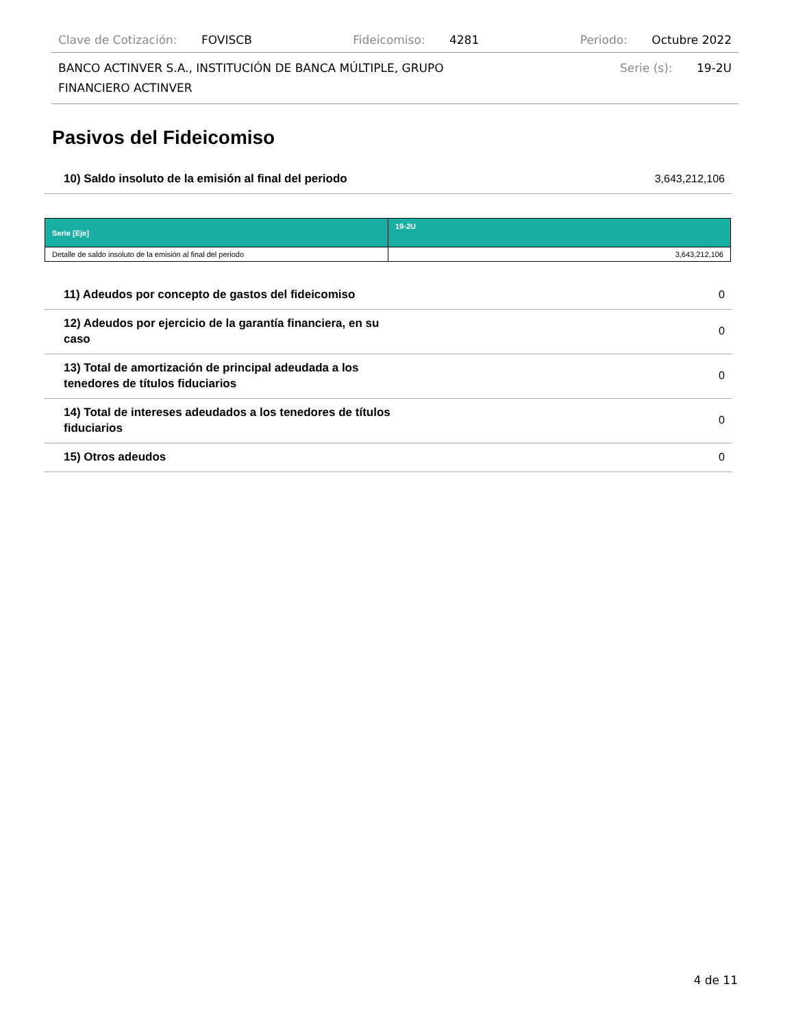Clave de Cotización: FOVISCB Fideicomiso: 4281 Periodo: Octubre 2022
BANCO ACTINVER S.A., INSTITUCIÓN DE BANCA MÚLTIPLE, GRUPO
FINANCIERO ACTINVER Serie (s): 19-2U
Pasivos del Fideicomiso
10) Saldo insoluto de la emisión al final del periodo 3,643,212,106
| Serie [Eje] | 19-2U |
| --- | --- |
| Detalle de saldo insoluto de la emisión al final del periodo | 3,643,212,106 |
11) Adeudos por concepto de gastos del fideicomiso 0
12) Adeudos por ejercicio de la garantía financiera, en su caso 0
13) Total de amortización de principal adeudada a los tenedores de títulos fiduciarios 0
14) Total de intereses adeudados a los tenedores de títulos fiduciarios 0
15) Otros adeudos 0
4 de 11